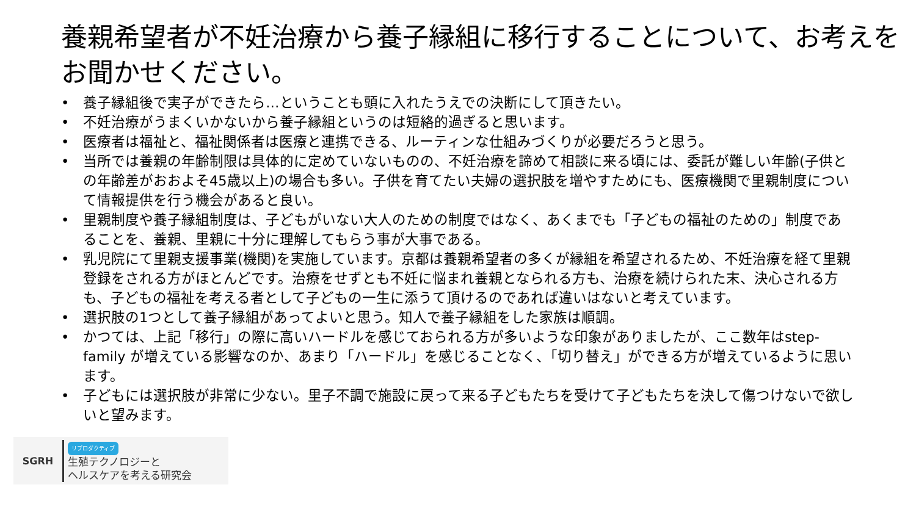養親希望者が不妊治療から養子縁組に移行することについて、お考えをお聞かせください。
• 養子縁組後で実子ができたら…ということも頭に入れたうえでの決断にして頂きたい。
• 不妊治療がうまくいかないから養子縁組というのは短絡的過ぎると思います。
• 医療者は福祉と、福祉関係者は医療と連携できる、ルーティンな仕組みづくりが必要だろうと思う。
• 当所では養親の年齢制限は具体的に定めていないものの、不妊治療を諦めて相談に来る頃には、委託が難しい年齢(子供との年齢差がおおよそ45歳以上)の場合も多い。子供を育てたい夫婦の選択肢を増やすためにも、医療機関で里親制度について情報提供を行う機会があると良い。
• 里親制度や養子縁組制度は、子どもがいない大人のための制度ではなく、あくまでも「子どもの福祉のための」制度であることを、養親、里親に十分に理解してもらう事が大事である。
• 乳児院にて里親支援事業(機関)を実施しています。京都は養親希望者の多くが縁組を希望されるため、不妊治療を経て里親登録をされる方がほとんどです。治療をせずとも不妊に悩まれ養親となられる方も、治療を続けられた末、決心される方も、子どもの福祉を考える者として子どもの一生に添うて頂けるのであれば違いはないと考えています。
• 選択肢の1つとして養子縁組があってよいと思う。知人で養子縁組をした家族は順調。
• かつては、上記「移行」の際に高いハードルを感じておられる方が多いような印象がありましたが、ここ数年はstep-family が増えている影響なのか、あまり「ハードル」を感じることなく、「切り替え」ができる方が増えているように思います。
• 子どもには選択肢が非常に少ない。里子不調で施設に戻って来る子どもたちを受けて子どもたちを決して傷つけないで欲しいと望みます。
SGRH
リプロダクティブ
生殖テクノロジーと
ヘルスケアを考える研究会